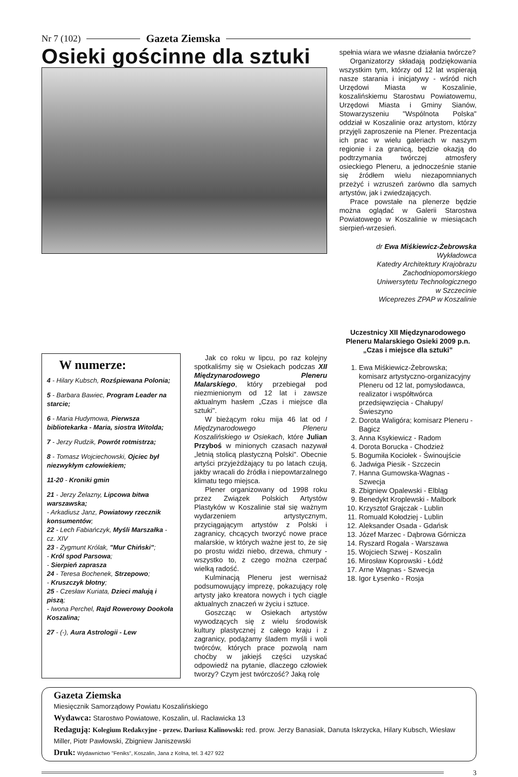Nr 7 (102) Gazeta Ziemska
Osieki gościnne dla sztuki
spełnia wiara we własne działania twórcze?
Organizatorzy składają podziękowania wszystkim tym, którzy od 12 lat wspierają nasze starania i inicjatywy - wśród nich Urzędowi Miasta w Koszalinie, koszalińskiemu Starostwu Powiatowemu, Urzędowi Miasta i Gminy Sianów, Stowarzyszeniu "Wspólnota Polska" oddział w Koszalinie oraz artystom, którzy przyjęli zaproszenie na Plener. Prezentacja ich prac w wielu galeriach w naszym regionie i za granicą, będzie okazją do podtrzymania twórczej atmosfery osieckiego Pleneru, a jednocześnie stanie się źródłem wielu niezapomnianych przeżyć i wzruszeń zarówno dla samych artystów, jak i zwiedzających.
Prace powstałe na plenerze będzie można oglądać w Galerii Starostwa Powiatowego w Koszalinie w miesiącach sierpień-wrzesień.
dr Ewa Miśkiewicz-Żebrowska
Wykładowca
Katedry Architektury Krajobrazu
Zachodniopomorskiego
Uniwersytetu Technologicznego
w Szczecinie
Wiceprezes ZPAP w Koszalinie
Uczestnicy XII Międzynarodowego Pleneru Malarskiego Osieki 2009 p.n. „Czas i miejsce dla sztuki”
1. Ewa Miśkiewicz-Żebrowska; komisarz artystyczno-organizacyjny Pleneru od 12 lat, pomysłodawca, realizator i współtwórca przedsięwzięcia - Chałupy/Świeszyno
2. Dorota Waligóra; komisarz Pleneru - Bagicz
3. Anna Ksykiewicz - Radom
4. Dorota Borucka - Chodzież
5. Bogumiła Kociołek - Świnoujście
6. Jadwiga Piesik - Szczecin
7. Hanna Gumowska-Wagnas - Szwecja
8. Zbigniew Opalewski - Elbląg
9. Benedykt Kroplewski - Malbork
10. Krzysztof Grajczak - Lublin
11. Romuald Kołodziej - Lublin
12. Aleksander Osada - Gdańsk
13. Józef Marzec - Dąbrowa Górnicza
14. Ryszard Rogala - Warszawa
15. Wojciech Szwej - Koszalin
16. Mirosław Koprowski - Łódź
17. Arne Wagnas - Szwecja
18. Igor Łysenko - Rosja
W numerze:
4 - Hilary Kubsch, Rozśpiewana Polonia;
5 - Barbara Bawiec, Program Leader na starcie;
6 - Maria Hudymowa, Pierwsza bibliotekarka - Maria, siostra Witolda;
7 - Jerzy Rudzik, Powrót rotmistrza;
8 - Tomasz Wojciechowski, Ojciec był niezwykłym człowiekiem;
11-20 - Kroniki gmin
21 - Jerzy Żelazny, Lipcowa bitwa warszawska;
- Arkadiusz Janz, Powiatowy rzecznik konsumentów;
22 - Lech Fabiańczyk, Myśli Marszałka - cz. XIV
23 - Zygmunt Królak, "Mur Chiński";
- Król spod Parsowa;
- Sierpień zaprasza
24 - Teresa Bochenek, Strzepowo;
- Kruszczyk błotny;
25 - Czesław Kuriata, Dzieci malują i piszą;
- Iwona Perchel, Rajd Rowerowy Dookoła Koszalina;
27 - (-), Aura Astrologii - Lew
Jak co roku w lipcu, po raz kolejny spotkaliśmy się w Osiekach podczas XII Międzynarodowego Pleneru Malarskiego, który przebiegał pod niezmienionym od 12 lat i zawsze aktualnym hasłem „Czas i miejsce dla sztuki".
W bieżącym roku mija 46 lat od I Międzynarodowego Pleneru Koszalińskiego w Osiekach, które Julian Przyboś w minionych czasach nazywał „letnią stolicą plastyczną Polski". Obecnie artyści przyjeżdżający tu po latach czują, jakby wracali do źródła i niepowtarzalnego klimatu tego miejsca.
Plener organizowany od 1998 roku przez Związek Polskich Artystów Plastyków w Koszalinie stał się ważnym wydarzeniem artystycznym, przyciągającym artystów z Polski i zagranicy, chcących tworzyć nowe prace malarskie, w których ważne jest to, że się po prostu widzi niebo, drzewa, chmury - wszystko to, z czego można czerpać wielką radość.
Kulminacją Pleneru jest wernisaż podsumowujący imprezę, pokazujący rolę artysty jako kreatora nowych i tych ciągle aktualnych znaczeń w życiu i sztuce.
Goszcząc w Osiekach artystów wywodzących się z wielu środowisk kultury plastycznej z całego kraju i z zagranicy, podążamy śladem myśli i woli twórców, których prace pozwolą nam choćby w jakiejś części uzyskać odpowiedź na pytanie, dlaczego człowiek tworzy? Czym jest twórczość? Jaką rolę
Gazeta Ziemska
Miesięcznik Samorządowy Powiatu Koszalińskiego
Wydawca: Starostwo Powiatowe, Koszalin, ul. Racławicka 13
Redagują: Kolegium Redakcyjne - przew. Dariusz Kalinowski: red. prow. Jerzy Banasiak, Danuta Iskrzycka, Hilary Kubsch, Wiesław Miller, Piotr Pawłowski, Zbigniew Janiszewski
Druk: Wydawnictwo "Feniks", Koszalin, Jana z Kolna, tel. 3 427 922
3